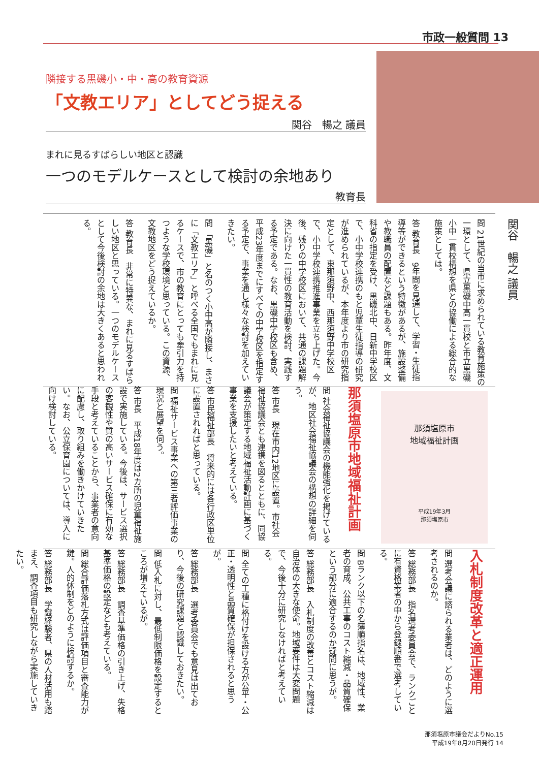市政一般質問 13
隣接する黒磯小・中・高の教育資源
「文教エリア」としてどう捉える
関谷　暢之 議員
まれに見るすばらしい地区と認識
一つのモデルケースとして検討の余地あり
教育長
関谷　暢之 議員
問 21世紀の当市に求められている教育施策の一環として、県立黒磯中高一貫校と市立黒磯小中一貫校構想を県との協働による総合的な施策としては。
答 教育長　9年間を見通して、学習・生徒指導等ができるという特徴があるが、施設整備や教職員の配置など課題もある。昨年度、文科省の指定を受け、黒磯北中、日新中学校区で、小中学校連携のもと児童生徒指導の研究が進められているが、本年度より市の研究指定として、東那須野中、西那須野中学校区で、小中学校連携推進事業を立ち上げた。今後、残りの中学校区において、共通の課題解決に向けた一貫性の教育活動を検討、実践する予定である。なお、黒磯中学校区も含め、平成23年度までにすべての中学校区を指定する予定で、事業を通し様々な検討を加えていきたい。
問 「黒磯」と名のつく小中高が隣接し、まさに「文教エリア」と呼べる全国でもまれに見るケースで、市の教育にとっても牽引力を持つような学校環境と思っている。この資源、文教地区をどう捉えているか。
答 教育長　非常に特異な、まれに見るすばらしい地区と思っている。一つのモデルケースとして今後検討の余地は大きくあると思われる。
那須塩原市地域福祉計画
問 社会福祉協議会の機能強化を掲げているが、地区社会福祉協議会の構想の詳細を伺う。
答 市長　現在市内12地区に設置。市社会福祉協議会とも連携を図るとともに、同協議会が策定する地域福祉活動計画に基づく事業を支援したいと考えている。
答 市民福祉部長　将来的には各行政区単位に設置されればと思っている。
問 福祉サービス事業への第三者評価事業の現況と展望を伺う。
答 市長　平成18年度は2カ所の児童福祉施設で実施している。今後は、サービス選択の客観性や質の高いサービス確保に有効な手段と考えていることから、事業者の意向に配慮し、取り組みを働きかけていきたい。なお、公立保育園については、導入に向け検討している。
那須塩原市
地域福祉計画
平成19年3月
那須塩原市
入札制度改革と適正運用
問 選考会議に諮られる業者は、どのように選考されるのか。
答 総務部長　指名選考委員会で、ランクごとに有資格業者の中から登録順番で選考している。
問 Bランク以下の名簿順指名は、地域性、業者の育成、公共工事のコスト縮減・品質確保という部分に適合するのか疑問に思うが。
答 総務部長　入札制度の改善とコスト縮減は自治体の大きな使命。地域要件は大変問題で、今後十分に研究しなければと考えている。
問 全ての工種に格付けを設ける方が公平・公正・透明性と品質確保が担保されると思うが。
答 総務部長　選考委員会でも意見は出ており、今後の研究課題と認識しておきたい。
問 低入札に対し、最低制限価格を設定するところが増えているが。
答 総務部長　調査基準価格の引き上げ、失格基準価格の設定なども考えている。
問 総合評価落札方式は評価項目と審査能力が鍵。人的体制をどのように検討するか。
答 総務部長　学識経験者、県の人材活用も踏まえ、調査項目も研究しながら実施していきたい。
那須塩原市議会だよりNo.15
平成19年8月20日発行 14